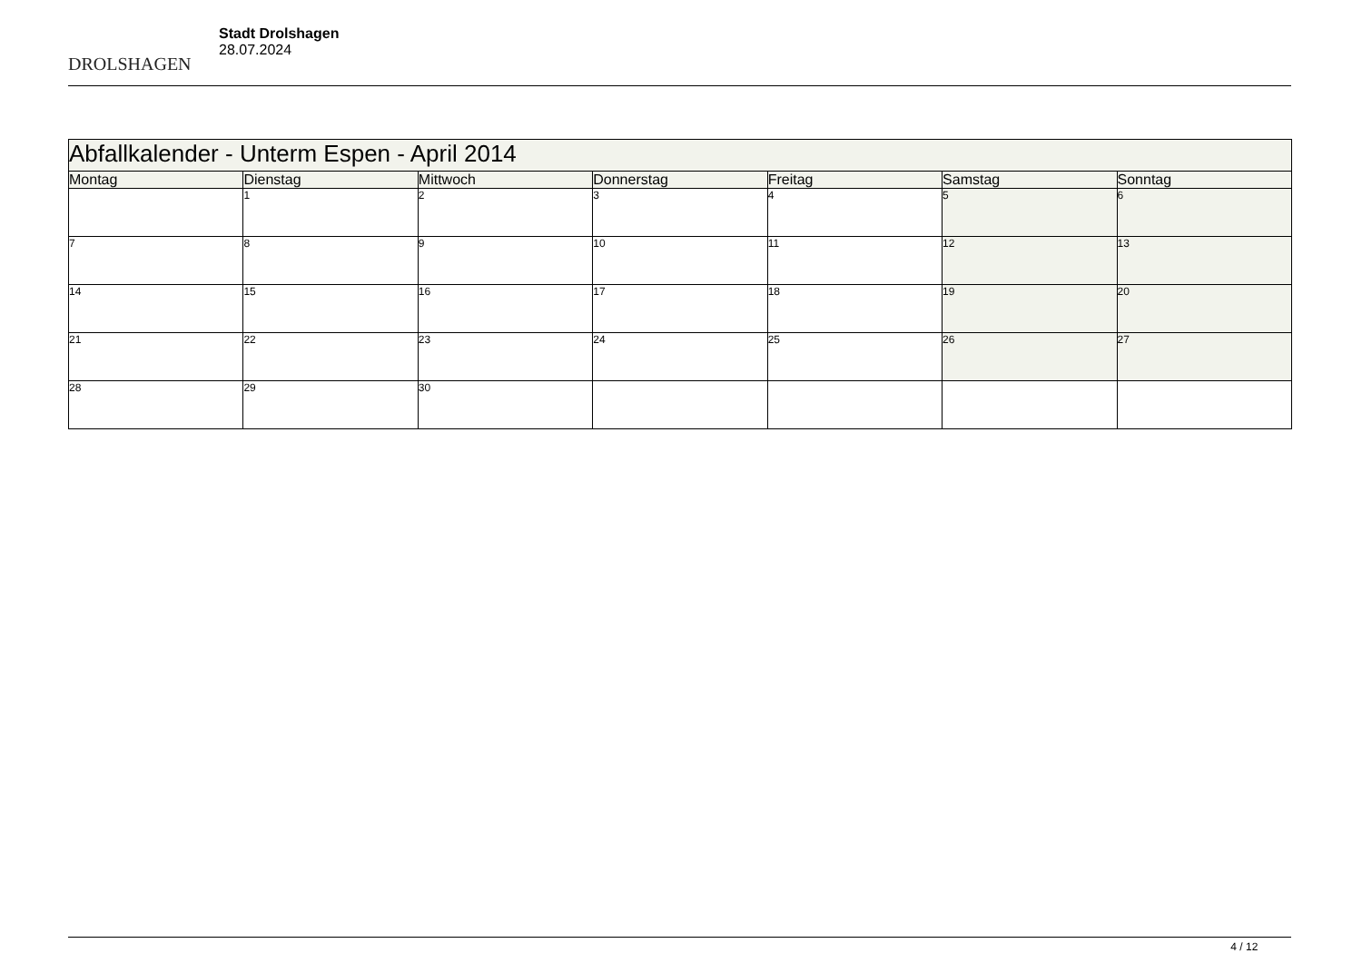DROLSHAGEN
Stadt Drolshagen
28.07.2024
| Abfallkalender - Unterm Espen - April 2014 | | | | | | |
| --- | --- | --- | --- | --- | --- | --- |
| Montag | Dienstag | Mittwoch | Donnerstag | Freitag | Samstag | Sonntag |
| | 1 | 2 | 3 | 4 | 5 | 6 |
| 7 | 8 | 9 | 10 | 11 | 12 | 13 |
| 14 | 15 | 16 | 17 | 18 | 19 | 20 |
| 21 | 22 | 23 | 24 | 25 | 26 | 27 |
| 28 | 29 | 30 | | | | |
4 / 12